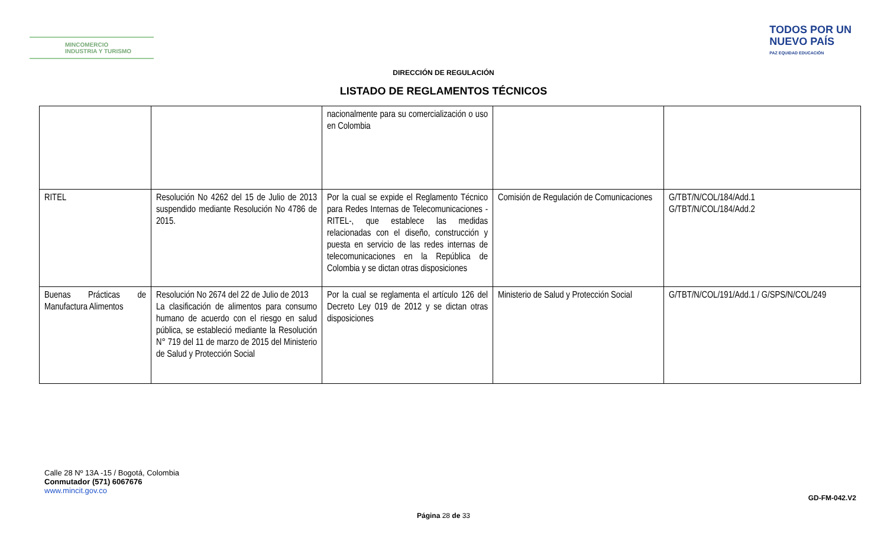MINCOMERCIO
INDUSTRIA Y TURISMO
TODOS POR UN
NUEVO PAÍS
PAZ EQUIDAD EDUCACIÓN
DIRECCIÓN DE REGULACIÓN
LISTADO DE REGLAMENTOS TÉCNICOS
| | | nacionalmente para su comercialización o uso en Colombia | | |
| RITEL | Resolución No 4262 del 15 de Julio de 2013 suspendido mediante Resolución No 4786 de 2015. | Por la cual se expide el Reglamento Técnico para Redes Internas de Telecomunicaciones -RITEL-, que establece las medidas relacionadas con el diseño, construcción y puesta en servicio de las redes internas de telecomunicaciones en la República de Colombia y se dictan otras disposiciones | Comisión de Regulación de Comunicaciones | G/TBT/N/COL/184/Add.1 G/TBT/N/COL/184/Add.2 |
| Buenas Prácticas de Manufactura Alimentos | Resolución No 2674 del 22 de Julio de 2013 La clasificación de alimentos para consumo humano de acuerdo con el riesgo en salud pública, se estableció mediante la Resolución N° 719 del 11 de marzo de 2015 del Ministerio de Salud y Protección Social | Por la cual se reglamenta el artículo 126 del Decreto Ley 019 de 2012 y se dictan otras disposiciones | Ministerio de Salud y Protección Social | G/TBT/N/COL/191/Add.1 / G/SPS/N/COL/249 |
Calle 28 Nº 13A -15 / Bogotá, Colombia
Conmutador (571) 6067676
www.mincit.gov.co
GD-FM-042.V2
Página 28 de 33